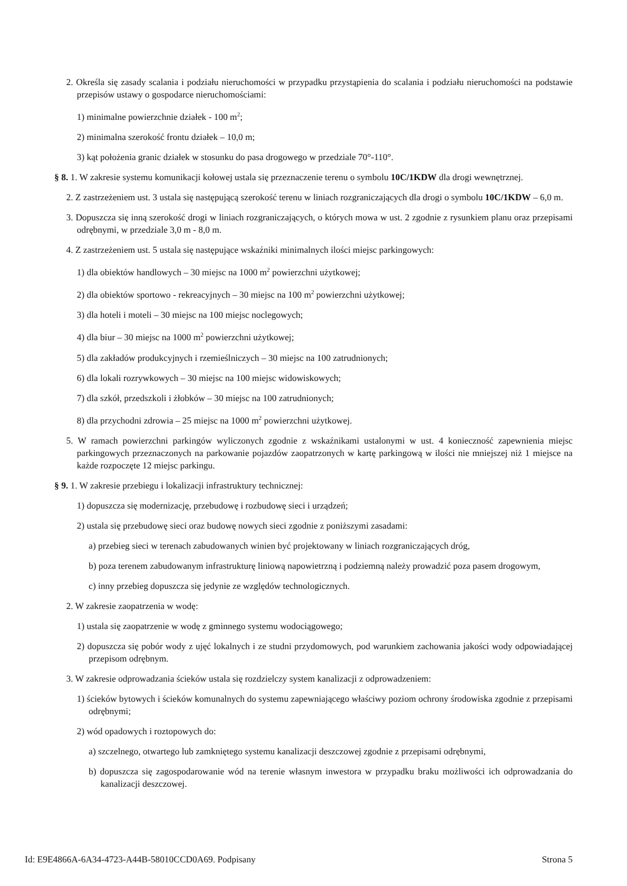2. Określa się zasady scalania i podziału nieruchomości w przypadku przystąpienia do scalania i podziału nieruchomości na podstawie przepisów ustawy o gospodarce nieruchomościami:
1) minimalne powierzchnie działek - 100 m<sup>2</sup>;
2) minimalna szerokość frontu działek – 10,0 m;
3) kąt położenia granic działek w stosunku do pasa drogowego w przedziale 70°-110°.
§ 8. 1. W zakresie systemu komunikacji kołowej ustala się przeznaczenie terenu o symbolu 10C/1KDW dla drogi wewnętrznej.
2. Z zastrzeżeniem ust. 3 ustala się następującą szerokość terenu w liniach rozgraniczających dla drogi o symbolu 10C/1KDW – 6,0 m.
3. Dopuszcza się inną szerokość drogi w liniach rozgraniczających, o których mowa w ust. 2 zgodnie z rysunkiem planu oraz przepisami odrębnymi, w przedziale 3,0 m - 8,0 m.
4. Z zastrzeżeniem ust. 5 ustala się następujące wskaźniki minimalnych ilości miejsc parkingowych:
1) dla obiektów handlowych – 30 miejsc na 1000 m<sup>2</sup> powierzchni użytkowej;
2) dla obiektów sportowo - rekreacyjnych – 30 miejsc na 100 m<sup>2</sup> powierzchni użytkowej;
3) dla hoteli i moteli – 30 miejsc na 100 miejsc noclegowych;
4) dla biur – 30 miejsc na 1000 m<sup>2</sup> powierzchni użytkowej;
5) dla zakładów produkcyjnych i rzemieślniczych – 30 miejsc na 100 zatrudnionych;
6) dla lokali rozrywkowych – 30 miejsc na 100 miejsc widowiskowych;
7) dla szkół, przedszkoli i żłobków – 30 miejsc na 100 zatrudnionych;
8) dla przychodni zdrowia – 25 miejsc na 1000 m<sup>2</sup> powierzchni użytkowej.
5. W ramach powierzchni parkingów wyliczonych zgodnie z wskaźnikami ustalonymi w ust. 4 konieczność zapewnienia miejsc parkingowych przeznaczonych na parkowanie pojazdów zaopatrzonych w kartę parkingową w ilości nie mniejszej niż 1 miejsce na każde rozpoczęte 12 miejsc parkingu.
§ 9. 1. W zakresie przebiegu i lokalizacji infrastruktury technicznej:
1) dopuszcza się modernizację, przebudowę i rozbudowę sieci i urządzeń;
2) ustala się przebudowę sieci oraz budowę nowych sieci zgodnie z poniższymi zasadami:
a) przebieg sieci w terenach zabudowanych winien być projektowany w liniach rozgraniczających dróg,
b) poza terenem zabudowanym infrastrukturę liniową napowietrzną i podziemną należy prowadzić poza pasem drogowym,
c) inny przebieg dopuszcza się jedynie ze względów technologicznych.
2. W zakresie zaopatrzenia w wodę:
1) ustala się zaopatrzenie w wodę z gminnego systemu wodociągowego;
2) dopuszcza się pobór wody z ujęć lokalnych i ze studni przydomowych, pod warunkiem zachowania jakości wody odpowiadającej przepisom odrębnym.
3. W zakresie odprowadzania ścieków ustala się rozdzielczy system kanalizacji z odprowadzeniem:
1) ścieków bytowych i ścieków komunalnych do systemu zapewniającego właściwy poziom ochrony środowiska zgodnie z przepisami odrębnymi;
2) wód opadowych i roztopowych do:
a) szczelnego, otwartego lub zamkniętego systemu kanalizacji deszczowej zgodnie z przepisami odrębnymi,
b) dopuszcza się zagospodarowanie wód na terenie własnym inwestora w przypadku braku możliwości ich odprowadzania do kanalizacji deszczowej.
Id: E9E4866A-6A34-4723-A44B-58010CCD0A69. Podpisany Strona 5